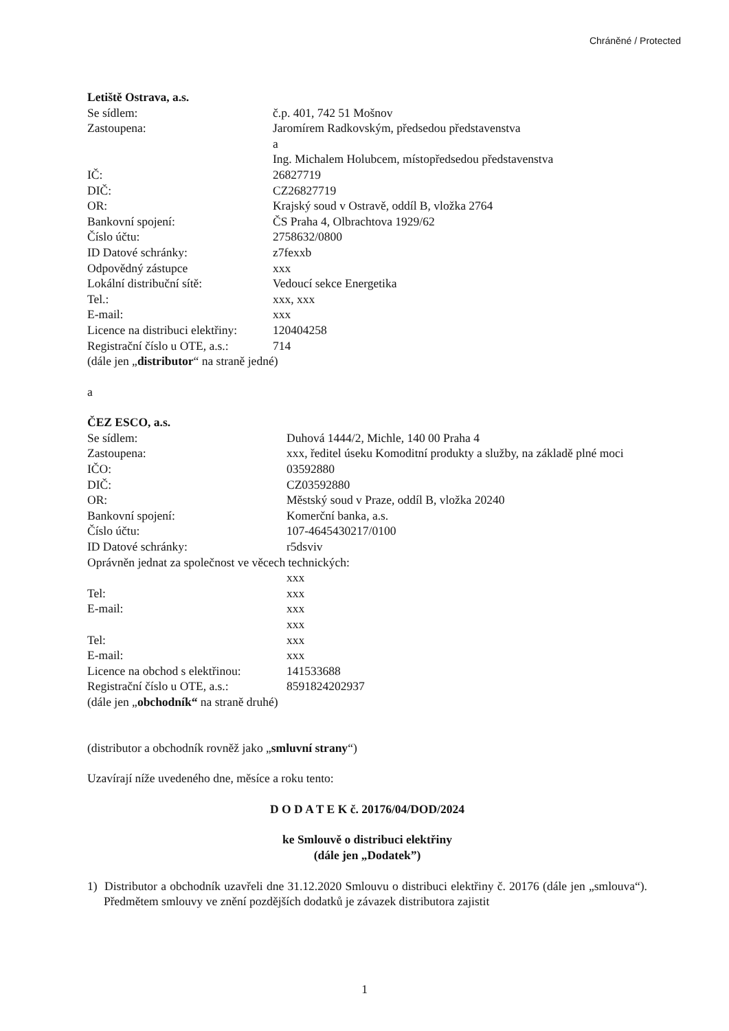Chráněné / Protected
Letiště Ostrava, a.s.
Se sídlem: č.p. 401, 742 51 Mošnov
Zastoupena: Jaromírem Radkovským, předsedou představenstva
a
Ing. Michalem Holubcem, místopředsedou představenstva
IČ: 26827719
DIČ: CZ26827719
OR: Krajský soud v Ostravě, oddíl B, vložka 2764
Bankovní spojení: ČS Praha 4, Olbrachtova 1929/62
Číslo účtu: 2758632/0800
ID Datové schránky: z7fexxb
Odpovědný zástupce xxx
Lokální distribuční sítě: Vedoucí sekce Energetika
Tel.: xxx, xxx
E-mail: xxx
Licence na distribuci elektřiny: 120404258
Registrační číslo u OTE, a.s.: 714
(dále jen „distributor“ na straně jedné)
a
ČEZ ESCO, a.s.
Se sídlem: Duhová 1444/2, Michle, 140 00 Praha 4
Zastoupena: xxx, ředitel úseku Komoditní produkty a služby, na základě plné moci
IČO: 03592880
DIČ: CZ03592880
OR: Městský soud v Praze, oddíl B, vložka 20240
Bankovní spojení: Komerční banka, a.s.
Číslo účtu: 107-4645430217/0100
ID Datové schránky: r5dsviv
Oprávněn jednat za společnost ve věcech technických:
xxx
Tel: xxx
E-mail: xxx
xxx
Tel: xxx
E-mail: xxx
Licence na obchod s elektřinou: 141533688
Registrační číslo u OTE, a.s.: 8591824202937
(dále jen „obchodník“ na straně druhé)
(distributor a obchodník rovněž jako „smluvní strany“)
Uzavírají níže uvedeného dne, měsíce a roku tento:
D O D A T E K č. 20176/04/DOD/2024
ke Smlouvě o distribuci elektřiny
(dále jen „Dodatek”)
1) Distributor a obchodník uzavřeli dne 31.12.2020 Smlouvu o distribuci elektřiny č. 20176 (dále jen „smlouva“). Předmětem smlouvy ve znění pozdějších dodatků je závazek distributora zajistit
1